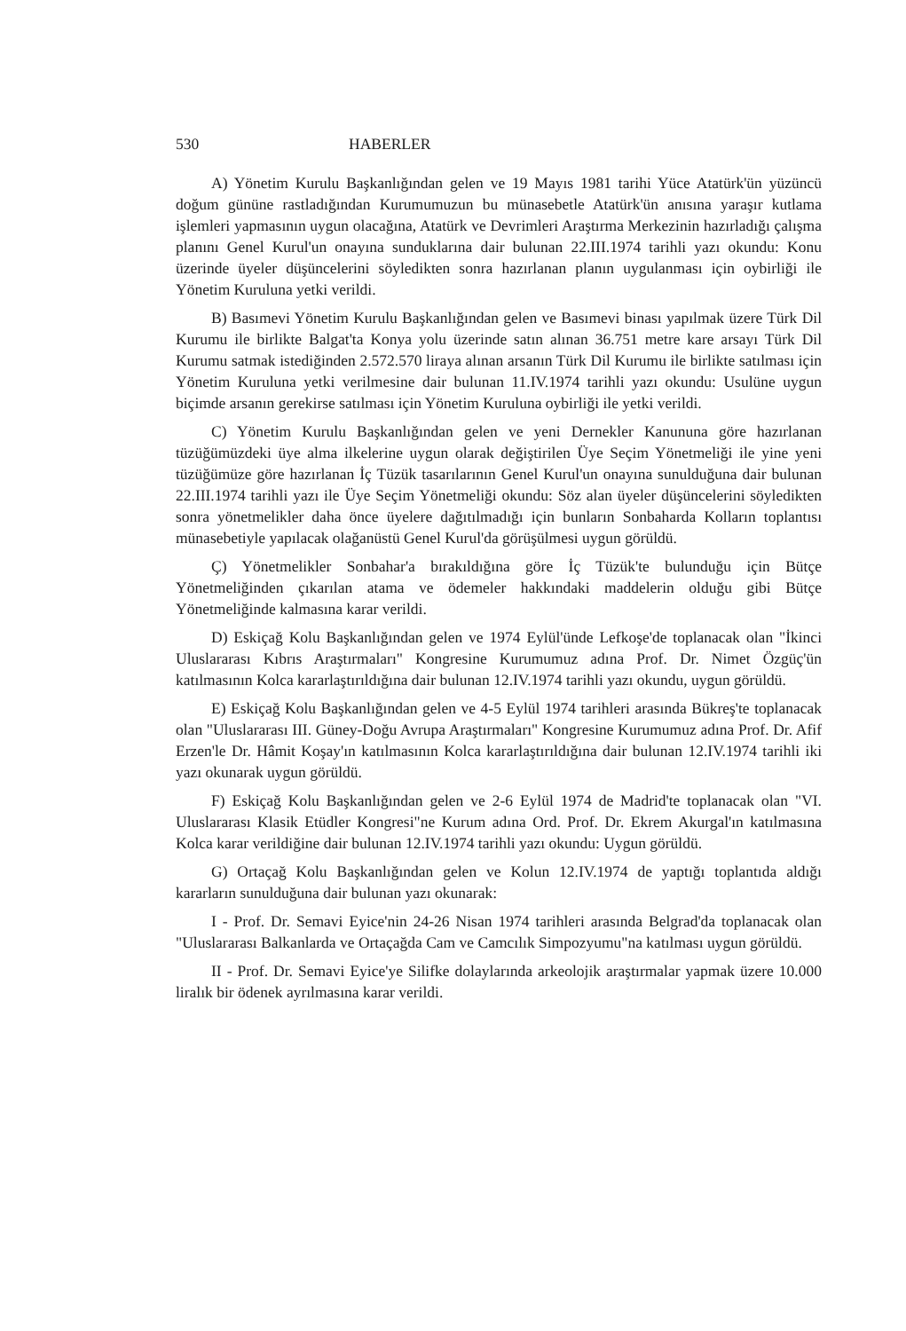530 HABERLER
A) Yönetim Kurulu Başkanlığından gelen ve 19 Mayıs 1981 tarihi Yüce Atatürk'ün yüzüncü doğum gününe rastladığından Kurumumuzun bu münasebetle Atatürk'ün anısına yaraşır kutlama işlemleri yapmasının uygun olacağına, Atatürk ve Devrimleri Araştırma Merkezinin hazırladığı çalışma planını Genel Kurul'un onayına sunduklarına dair bulunan 22.III.1974 tarihli yazı okundu: Konu üzerinde üyeler düşüncelerini söyledikten sonra hazırlanan planın uygulanması için oybirliği ile Yönetim Kuruluna yetki verildi.
B) Basımevi Yönetim Kurulu Başkanlığından gelen ve Basımevi binası yapılmak üzere Türk Dil Kurumu ile birlikte Balgat'ta Konya yolu üzerinde satın alınan 36.751 metre kare arsayı Türk Dil Kurumu satmak istediğinden 2.572.570 liraya alınan arsanın Türk Dil Kurumu ile birlikte satılması için Yönetim Kuruluna yetki verilmesine dair bulunan 11.IV.1974 tarihli yazı okundu: Usulüne uygun biçimde arsanın gerekirse satılması için Yönetim Kuruluna oybirliği ile yetki verildi.
C) Yönetim Kurulu Başkanlığından gelen ve yeni Dernekler Kanununa göre hazırlanan tüzüğümüzdeki üye alma ilkelerine uygun olarak değiştirilen Üye Seçim Yönetmeliği ile yine yeni tüzüğümüze göre hazırlanan İç Tüzük tasarılarının Genel Kurul'un onayına sunulduğuna dair bulunan 22.III.1974 tarihli yazı ile Üye Seçim Yönetmeliği okundu: Söz alan üyeler düşüncelerini söyledikten sonra yönetmelikler daha önce üyelere dağıtılmadığı için bunların Sonbaharda Kolların toplantısı münasebetiyle yapılacak olağanüstü Genel Kurul'da görüşülmesi uygun görüldü.
Ç) Yönetmelikler Sonbahar'a bırakıldığına göre İç Tüzük'te bulunduğu için Bütçe Yönetmeliğinden çıkarılan atama ve ödemeler hakkındaki maddelerin olduğu gibi Bütçe Yönetmeliğinde kalmasına karar verildi.
D) Eskiçağ Kolu Başkanlığından gelen ve 1974 Eylül'ünde Lefkoşe'de toplanacak olan "İkinci Uluslararası Kıbrıs Araştırmaları" Kongresine Kurumumuz adına Prof. Dr. Nimet Özgüç'ün katılmasının Kolca kararlaştırıldığına dair bulunan 12.IV.1974 tarihli yazı okundu, uygun görüldü.
E) Eskiçağ Kolu Başkanlığından gelen ve 4-5 Eylül 1974 tarihleri arasında Bükreş'te toplanacak olan "Uluslararası III. Güney-Doğu Avrupa Araştırmaları" Kongresine Kurumumuz adına Prof. Dr. Afif Erzen'le Dr. Hâmit Koşay'ın katılmasının Kolca kararlaştırıldığına dair bulunan 12.IV.1974 tarihli iki yazı okunarak uygun görüldü.
F) Eskiçağ Kolu Başkanlığından gelen ve 2-6 Eylül 1974 de Madrid'te toplanacak olan "VI. Uluslararası Klasik Etüdler Kongresi"ne Kurum adına Ord. Prof. Dr. Ekrem Akurgal'ın katılmasına Kolca karar verildiğine dair bulunan 12.IV.1974 tarihli yazı okundu: Uygun görüldü.
G) Ortaçağ Kolu Başkanlığından gelen ve Kolun 12.IV.1974 de yaptığı toplantıda aldığı kararların sunulduğuna dair bulunan yazı okunarak:
I - Prof. Dr. Semavi Eyice'nin 24-26 Nisan 1974 tarihleri arasında Belgrad'da toplanacak olan "Uluslararası Balkanlarda ve Ortaçağda Cam ve Camcılık Simpozyumu"na katılması uygun görüldü.
II - Prof. Dr. Semavi Eyice'ye Silifke dolaylarında arkeolojik araştırmalar yapmak üzere 10.000 liralık bir ödenek ayrılmasına karar verildi.